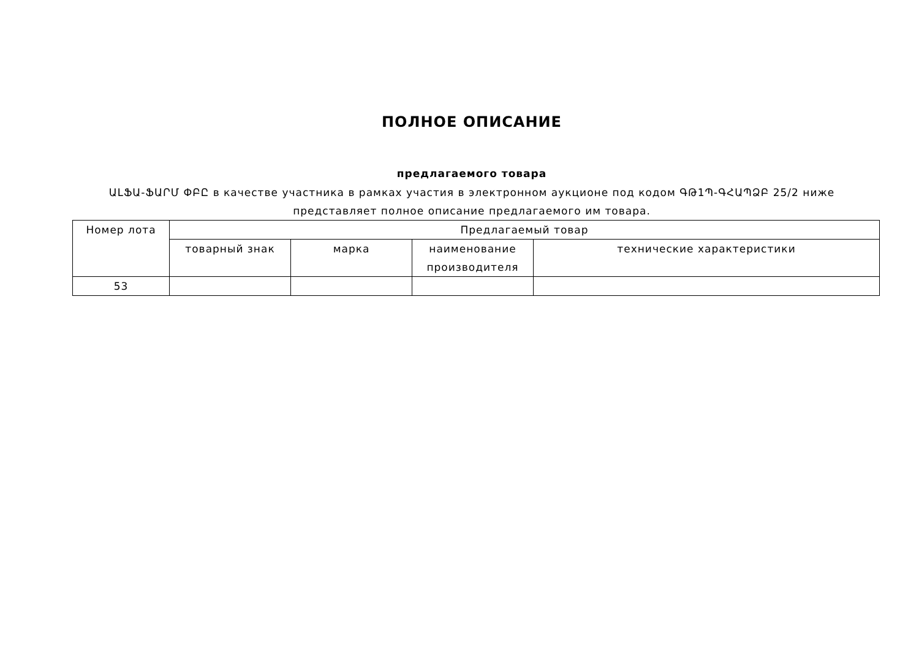ПОЛНОЕ ОПИСАНИЕ
предлагаемого товара
ԱԼՖԱ-ՖԱՐՄ ՓԲԸ в качестве участника в рамках участия в электронном аукционе под кодом ԳԹ1Պ-ԳՀԱՊՁԲ 25/2 ниже представляет полное описание предлагаемого им товара.
| Номер лота | Предлагаемый товар | | | |
| --- | --- | --- | --- | --- |
| | товарный знак | марка | наименование производителя | технические характеристики |
| 53 | | | | |